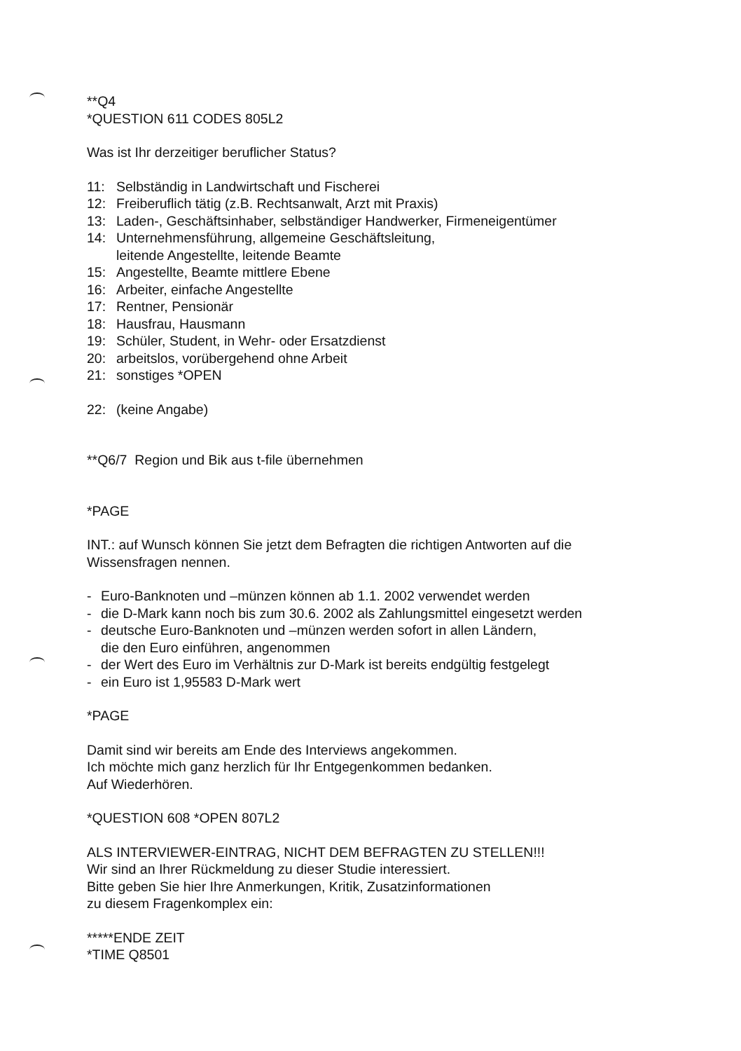**Q4
*QUESTION 611 CODES 805L2
Was ist Ihr derzeitiger beruflicher Status?
11: Selbständig in Landwirtschaft und Fischerei
12: Freiberuflich tätig (z.B. Rechtsanwalt, Arzt mit Praxis)
13: Laden-, Geschäftsinhaber, selbständiger Handwerker, Firmeneigentümer
14: Unternehmensführung, allgemeine Geschäftsleitung,
leitende Angestellte, leitende Beamte
15: Angestellte, Beamte mittlere Ebene
16: Arbeiter, einfache Angestellte
17: Rentner, Pensionär
18: Hausfrau, Hausmann
19: Schüler, Student, in Wehr- oder Ersatzdienst
20: arbeitslos, vorübergehend ohne Arbeit
21: sonstiges *OPEN
22: (keine Angabe)
**Q6/7 Region und Bik aus t-file übernehmen
*PAGE
INT.: auf Wunsch können Sie jetzt dem Befragten die richtigen Antworten auf die Wissensfragen nennen.
- Euro-Banknoten und –münzen können ab 1.1. 2002 verwendet werden
- die D-Mark kann noch bis zum 30.6. 2002 als Zahlungsmittel eingesetzt werden
- deutsche Euro-Banknoten und –münzen werden sofort in allen Ländern,
die den Euro einführen, angenommen
- der Wert des Euro im Verhältnis zur D-Mark ist bereits endgültig festgelegt
- ein Euro ist 1,95583 D-Mark wert
*PAGE
Damit sind wir bereits am Ende des Interviews angekommen.
Ich möchte mich ganz herzlich für Ihr Entgegenkommen bedanken.
Auf Wiederhören.
*QUESTION 608 *OPEN 807L2
ALS INTERVIEWER-EINTRAG, NICHT DEM BEFRAGTEN ZU STELLEN!!!
Wir sind an Ihrer Rückmeldung zu dieser Studie interessiert.
Bitte geben Sie hier Ihre Anmerkungen, Kritik, Zusatzinformationen
zu diesem Fragenkomplex ein:
*****ENDE ZEIT
*TIME Q8501